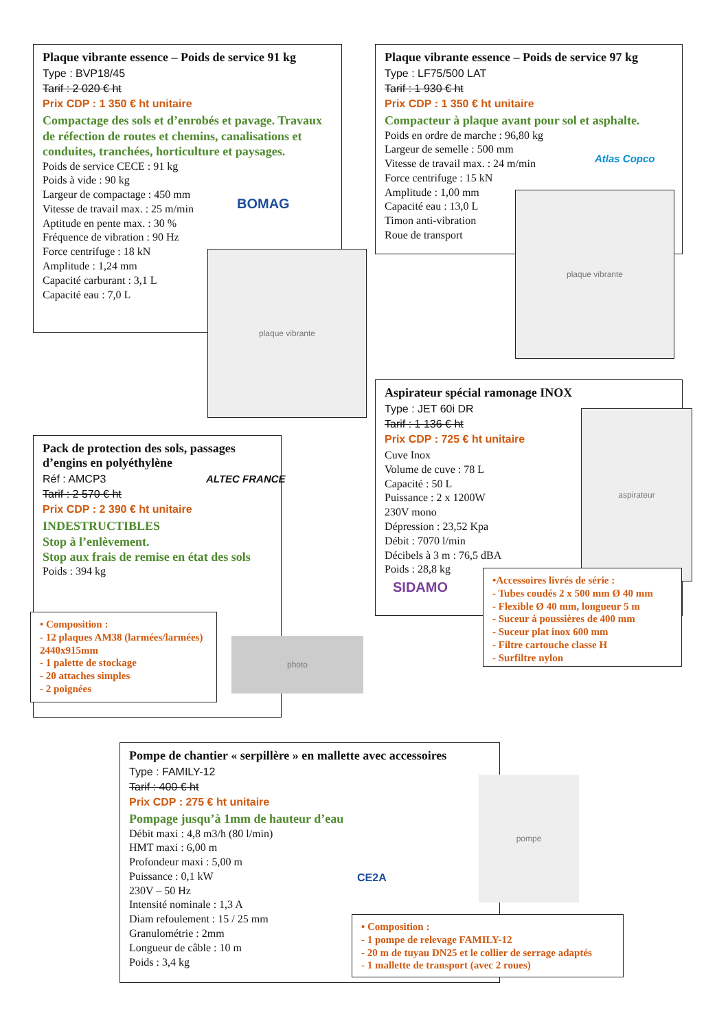Plaque vibrante essence – Poids de service 91 kg
Type : BVP18/45
Tarif : 2 020 € ht
Prix CDP : 1 350 € ht unitaire
Compactage des sols et d’enrobés et pavage. Travaux de réfection de routes et chemins, canalisations et conduites, tranchées, horticulture et paysages.
Poids de service CECE : 91 kg
Poids à vide : 90 kg
Largeur de compactage : 450 mm
Vitesse de travail max. : 25 m/min
Aptitude en pente max. : 30 %
Fréquence de vibration : 90 Hz
Force centrifuge : 18 kN
Amplitude : 1,24 mm
Capacité carburant : 3,1 L
Capacité eau : 7,0 L
BOMAG
plaque vibrante
Plaque vibrante essence – Poids de service 97 kg
Type : LF75/500 LAT
Tarif : 1 930 € ht
Prix CDP : 1 350 € ht unitaire
Compacteur à plaque avant pour sol et asphalte.
Poids en ordre de marche : 96,80 kg
Largeur de semelle : 500 mm
Vitesse de travail max. : 24 m/min
Force centrifuge : 15 kN
Amplitude : 1,00 mm
Capacité eau : 13,0 L
Timon anti-vibration
Roue de transport
Atlas Copco
plaque vibrante
Aspirateur spécial ramonage INOX
Type : JET 60i DR
Tarif : 1 136 € ht
Prix CDP : 725 € ht unitaire
Cuve Inox
Volume de cuve : 78 L
Capacité : 50 L
Puissance : 2 x 1200W
230V mono
Dépression : 23,52 Kpa
Débit : 7070 l/min
Décibels à 3 m : 76,5 dBA
Poids : 28,8 kg
SIDAMO
aspirateur
•Accessoires livrés de série :
- Tubes coudés 2 x 500 mm Ø 40 mm
- Flexible Ø 40 mm, longueur 5 m
- Suceur à poussières de 400 mm
- Suceur plat inox 600 mm
- Filtre cartouche classe H
- Surfiltre nylon
Pack de protection des sols, passages d’engins en polyéthylène
Réf : AMCP3
Tarif : 2 570 € ht
Prix CDP : 2 390 € ht unitaire
INDESTRUCTIBLES
Stop à l’enlèvement.
Stop aux frais de remise en état des sols
Poids : 394 kg
ALTEC FRANCE
• Composition :
- 12 plaques AM38 (larmées/larmées) 2440x915mm
- 1 palette de stockage
- 20 attaches simples
- 2 poignées
photo
Pompe de chantier « serpillère » en mallette avec accessoires
Type : FAMILY-12
Tarif : 400 € ht
Prix CDP : 275 € ht unitaire
Pompage jusqu’à 1mm de hauteur d’eau
Débit maxi : 4,8 m3/h (80 l/min)
HMT maxi : 6,00 m
Profondeur maxi : 5,00 m
Puissance : 0,1 kW
230V – 50 Hz
Intensité nominale : 1,3 A
Diam refoulement : 15 / 25 mm
Granulométrie : 2mm
Longueur de câble : 10 m
Poids : 3,4 kg
CE2A
pompe
• Composition :
- 1 pompe de relevage FAMILY-12
- 20 m de tuyau DN25 et le collier de serrage adaptés
- 1 mallette de transport (avec 2 roues)